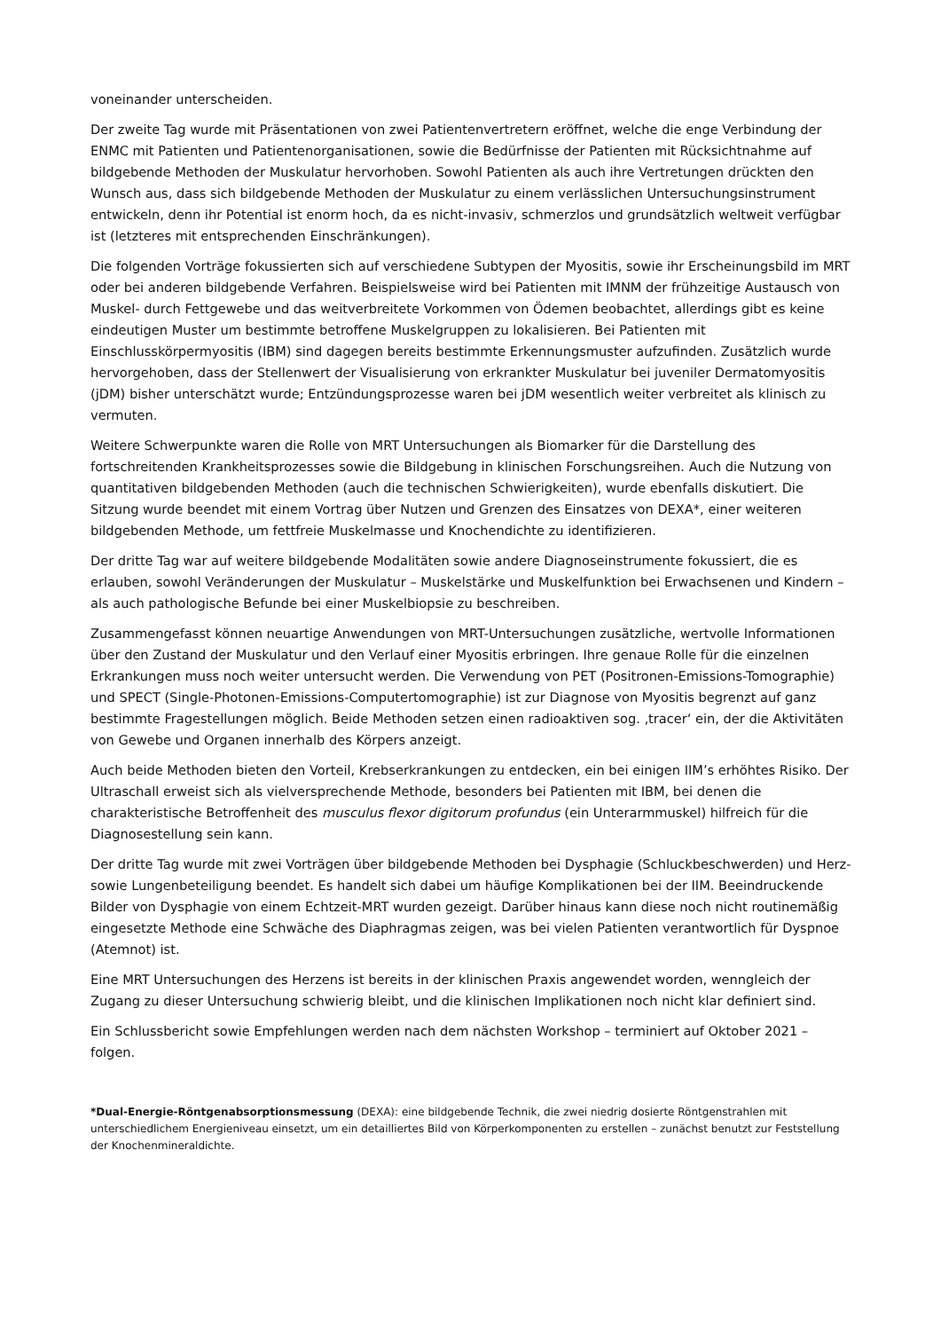voneinander unterscheiden.
Der zweite Tag wurde mit Präsentationen von zwei Patientenvertretern eröffnet, welche die enge Verbindung der ENMC mit Patienten und Patientenorganisationen, sowie die Bedürfnisse der Patienten mit Rücksichtnahme auf bildgebende Methoden der Muskulatur hervorhoben. Sowohl Patienten als auch ihre Vertretungen drückten den Wunsch aus, dass sich bildgebende Methoden der Muskulatur zu einem verlässlichen Untersuchungsinstrument entwickeln, denn ihr Potential ist enorm hoch, da es nicht-invasiv, schmerzlos und grundsätzlich weltweit verfügbar ist (letzteres mit entsprechenden Einschränkungen).
Die folgenden Vorträge fokussierten sich auf verschiedene Subtypen der Myositis, sowie ihr Erscheinungsbild im MRT oder bei anderen bildgebende Verfahren. Beispielsweise wird bei Patienten mit IMNM der frühzeitige Austausch von Muskel- durch Fettgewebe und das weitverbreitete Vorkommen von Ödemen beobachtet, allerdings gibt es keine eindeutigen Muster um bestimmte betroffene Muskelgruppen zu lokalisieren. Bei Patienten mit Einschlusskörpermyositis (IBM) sind dagegen bereits bestimmte Erkennungsmuster aufzufinden. Zusätzlich wurde hervorgehoben, dass der Stellenwert der Visualisierung von erkrankter Muskulatur bei juveniler Dermatomyositis (jDM) bisher unterschätzt wurde; Entzündungsprozesse waren bei jDM wesentlich weiter verbreitet als klinisch zu vermuten.
Weitere Schwerpunkte waren die Rolle von MRT Untersuchungen als Biomarker für die Darstellung des fortschreitenden Krankheitsprozesses sowie die Bildgebung in klinischen Forschungsreihen. Auch die Nutzung von quantitativen bildgebenden Methoden (auch die technischen Schwierigkeiten), wurde ebenfalls diskutiert. Die Sitzung wurde beendet mit einem Vortrag über Nutzen und Grenzen des Einsatzes von DEXA*, einer weiteren bildgebenden Methode, um fettfreie Muskelmasse und Knochendichte zu identifizieren.
Der dritte Tag war auf weitere bildgebende Modalitäten sowie andere Diagnoseinstrumente fokussiert, die es erlauben, sowohl Veränderungen der Muskulatur – Muskelstärke und Muskelfunktion bei Erwachsenen und Kindern – als auch pathologische Befunde bei einer Muskelbiopsie zu beschreiben.
Zusammengefasst können neuartige Anwendungen von MRT-Untersuchungen zusätzliche, wertvolle Informationen über den Zustand der Muskulatur und den Verlauf einer Myositis erbringen. Ihre genaue Rolle für die einzelnen Erkrankungen muss noch weiter untersucht werden. Die Verwendung von PET (Positronen-Emissions-Tomographie) und SPECT (Single-Photonen-Emissions-Computertomographie) ist zur Diagnose von Myositis begrenzt auf ganz bestimmte Fragestellungen möglich. Beide Methoden setzen einen radioaktiven sog. ‚tracer‘ ein, der die Aktivitäten von Gewebe und Organen innerhalb des Körpers anzeigt.
Auch beide Methoden bieten den Vorteil, Krebserkrankungen zu entdecken, ein bei einigen IIM’s erhöhtes Risiko. Der Ultraschall erweist sich als vielversprechende Methode, besonders bei Patienten mit IBM, bei denen die charakteristische Betroffenheit des musculus flexor digitorum profundus (ein Unterarmmuskel) hilfreich für die Diagnosestellung sein kann.
Der dritte Tag wurde mit zwei Vorträgen über bildgebende Methoden bei Dysphagie (Schluckbeschwerden) und Herz- sowie Lungenbeteiligung beendet. Es handelt sich dabei um häufige Komplikationen bei der IIM. Beeindruckende Bilder von Dysphagie von einem Echtzeit-MRT wurden gezeigt. Darüber hinaus kann diese noch nicht routinemäßig eingesetzte Methode eine Schwäche des Diaphragmas zeigen, was bei vielen Patienten verantwortlich für Dyspnoe (Atemnot) ist.
Eine MRT Untersuchungen des Herzens ist bereits in der klinischen Praxis angewendet worden, wenngleich der Zugang zu dieser Untersuchung schwierig bleibt, und die klinischen Implikationen noch nicht klar definiert sind.
Ein Schlussbericht sowie Empfehlungen werden nach dem nächsten Workshop – terminiert auf Oktober 2021 – folgen.
*Dual-Energie-Röntgenabsorptionsmessung (DEXA): eine bildgebende Technik, die zwei niedrig dosierte Röntgenstrahlen mit unterschiedlichem Energieniveau einsetzt, um ein detailliertes Bild von Körperkomponenten zu erstellen – zunächst benutzt zur Feststellung der Knochenmineraldichte.